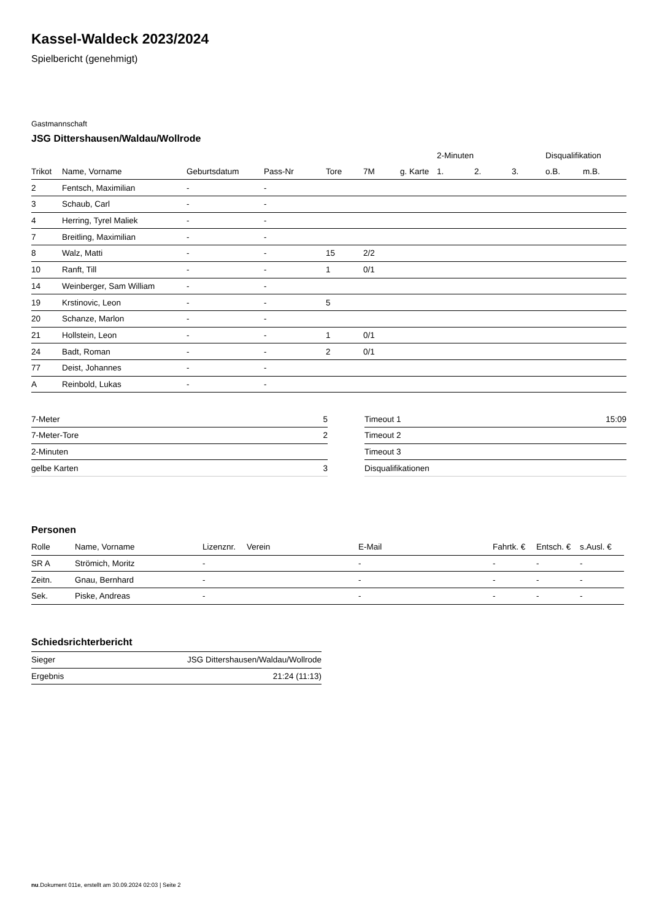Kassel-Waldeck 2023/2024
Spielbericht (genehmigt)
Gastmannschaft
JSG Dittershausen/Waldau/Wollrode
| | | | | | | | 2-Minuten | | | Disqualifikation | |
| --- | --- | --- | --- | --- | --- | --- | --- | --- | --- | --- | --- |
| Trikot | Name, Vorname | Geburtsdatum | Pass-Nr | Tore | 7M | g. Karte | 1. | 2. | 3. | o.B. | m.B. |
| 2 | Fentsch, Maximilian | - | - | | | | | | | | |
| 3 | Schaub, Carl | - | - | | | | | | | | |
| 4 | Herring, Tyrel Maliek | - | - | | | | | | | | |
| 7 | Breitling, Maximilian | - | - | | | | | | | | |
| 8 | Walz, Matti | - | - | 15 | 2/2 | | | | | | |
| 10 | Ranft, Till | - | - | 1 | 0/1 | | | | | | |
| 14 | Weinberger, Sam William | - | - | | | | | | | | |
| 19 | Krstinovic, Leon | - | - | 5 | | | | | | | |
| 20 | Schanze, Marlon | - | - | | | | | | | | |
| 21 | Hollstein, Leon | - | - | 1 | 0/1 | | | | | | |
| 24 | Badt, Roman | - | - | 2 | 0/1 | | | | | | |
| 77 | Deist, Johannes | - | - | | | | | | | | |
| A | Reinbold, Lukas | - | - | | | | | | | | |
| 7-Meter | 5 |
| 7-Meter-Tore | 2 |
| 2-Minuten | |
| gelbe Karten | 3 |
| Timeout 1 | 15:09 |
| Timeout 2 | |
| Timeout 3 | |
| Disqualifikationen | |
Personen
| Rolle | Name, Vorname | Lizenznr. | Verein | E-Mail | Fahrtk. € | Entsch. € | s.Ausl. € |
| --- | --- | --- | --- | --- | --- | --- | --- |
| SR A | Strömich, Moritz | - | | - | - | - | - |
| Zeitn. | Gnau, Bernhard | - | | - | - | - | - |
| Sek. | Piske, Andreas | - | | - | - | - | - |
Schiedsrichterbericht
| Sieger | JSG Dittershausen/Waldau/Wollrode |
| Ergebnis | 21:24 (11:13) |
nu.Dokument 011e, erstellt am 30.09.2024 02:03 | Seite 2